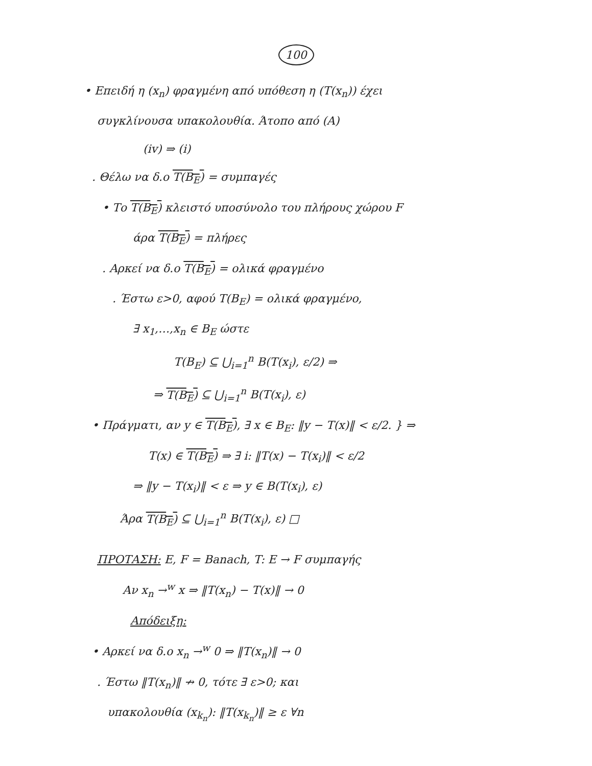100
• Επειδή η (x<sub>n</sub>) φραγμένη από υπόθεση η (T(x<sub>n</sub>)) έχει
συγκλίνουσα υπακολουθία. Άτοπο από (A)
(iv) ⇒ (i)
. Θέλω να δ.ο T(B<sub>E</sub>) = συμπαγές
• Το T(B<sub>E</sub>) κλειστό υποσύνολο του πλήρους χώρου F
άρα T(B<sub>E</sub>) = πλήρες
. Αρκεί να δ.ο T(B<sub>E</sub>) = ολικά φραγμένο
. Έστω ε>0, αφού T(B<sub>E</sub>) = ολικά φραγμένο,
∃ x<sub>1</sub>,…,x<sub>n</sub> ∈ B<sub>E</sub> ώστε
T(B<sub>E</sub>) ⊆ ⋃<sub>i=1</sub><sup>n</sup> B(T(x<sub>i</sub>), ε/2) ⇒
⇒ T(B<sub>E</sub>) ⊆ ⋃<sub>i=1</sub><sup>n</sup> B(T(x<sub>i</sub>), ε)
• Πράγματι, αν y ∈ T(B<sub>E</sub>), ∃ x ∈ B<sub>E</sub>: ‖y − T(x)‖ < ε/2. } ⇒
T(x) ∈ T(B<sub>E</sub>) ⇒ ∃ i: ‖T(x) − T(x<sub>i</sub>)‖ < ε/2
⇒ ‖y − T(x<sub>i</sub>)‖ < ε ⇒ y ∈ B(T(x<sub>i</sub>), ε)
Άρα T(B<sub>E</sub>) ⊆ ⋃<sub>i=1</sub><sup>n</sup> B(T(x<sub>i</sub>), ε) □
ΠΡΟΤΑΣΗ: E, F = Banach, T: E → F συμπαγής
Αν x<sub>n</sub> →<sup>w</sup> x ⇒ ‖T(x<sub>n</sub>) − T(x)‖ → 0
Απόδειξη:
• Αρκεί να δ.ο x<sub>n</sub> →<sup>w</sup> 0 ⇒ ‖T(x<sub>n</sub>)‖ → 0
. Έστω ‖T(x<sub>n</sub>)‖ ↛ 0, τότε ∃ ε>0; και
υπακολουθία (x<sub>k<sub>n</sub></sub>): ‖T(x<sub>k<sub>n</sub></sub>)‖ ≥ ε ∀n